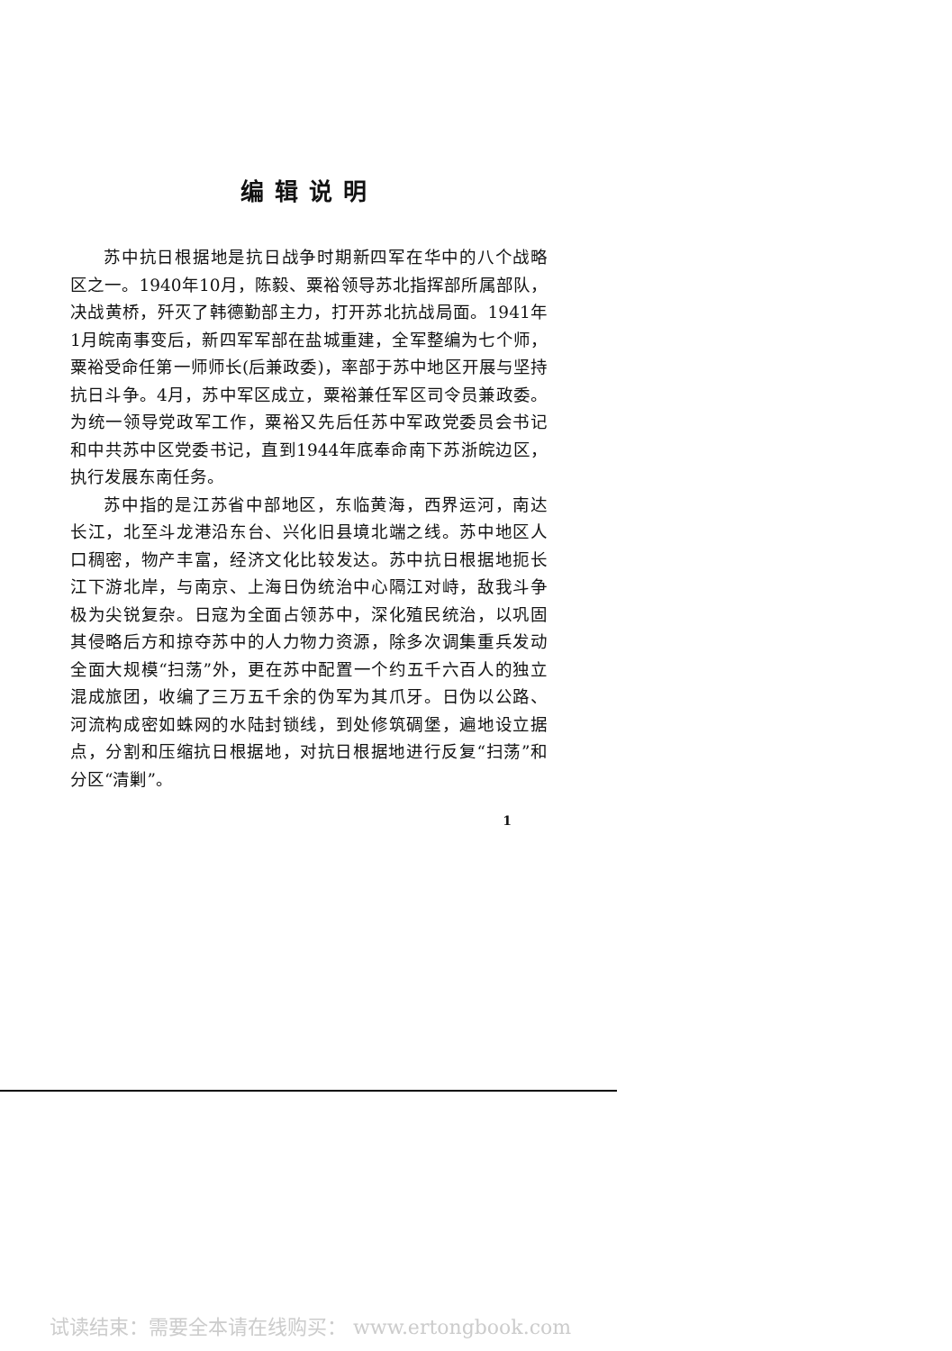编辑说明
苏中抗日根据地是抗日战争时期新四军在华中的八个战略区之一。1940年10月，陈毅、粟裕领导苏北指挥部所属部队，决战黄桥，歼灭了韩德勤部主力，打开苏北抗战局面。1941年1月皖南事变后，新四军军部在盐城重建，全军整编为七个师，粟裕受命任第一师师长(后兼政委)，率部于苏中地区开展与坚持抗日斗争。4月，苏中军区成立，粟裕兼任军区司令员兼政委。为统一领导党政军工作，粟裕又先后任苏中军政党委员会书记和中共苏中区党委书记，直到1944年底奉命南下苏浙皖边区，执行发展东南任务。
苏中指的是江苏省中部地区，东临黄海，西界运河，南达长江，北至斗龙港沿东台、兴化旧县境北端之线。苏中地区人口稠密，物产丰富，经济文化比较发达。苏中抗日根据地扼长江下游北岸，与南京、上海日伪统治中心隔江对峙，敌我斗争极为尖锐复杂。日寇为全面占领苏中，深化殖民统治，以巩固其侵略后方和掠夺苏中的人力物力资源，除多次调集重兵发动全面大规模“扫荡”外，更在苏中配置一个约五千六百人的独立混成旅团，收编了三万五千余的伪军为其爪牙。日伪以公路、河流构成密如蛛网的水陆封锁线，到处修筑碉堡，遍地设立据点，分割和压缩抗日根据地，对抗日根据地进行反复“扫荡”和分区“清剿”。
1
试读结束：需要全本请在线购买： www.ertongbook.com